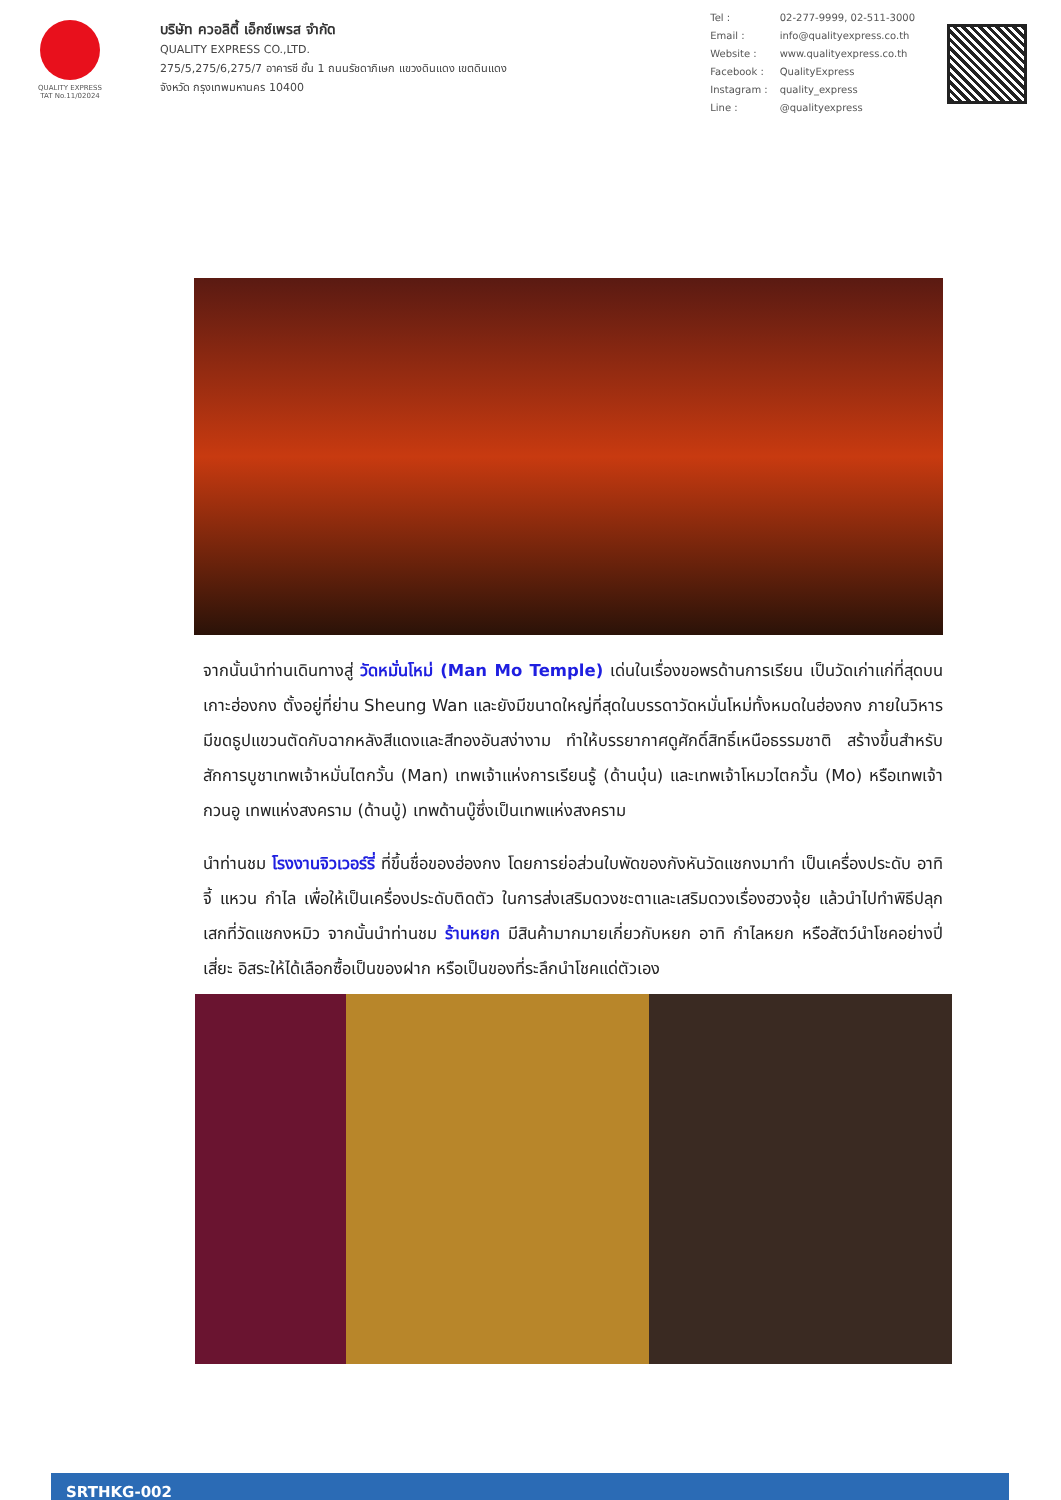QUALITY EXPRESS
TAT No.11/02024
บริษัท ควอลิตี้ เอ็กซ์เพรส จำกัด
QUALITY EXPRESS CO.,LTD.
275/5,275/6,275/7 อาคารซี ชั้น 1 ถนนรัชดาภิเษก แขวงดินแดง เขตดินแดง
จังหวัด กรุงเทพมหานคร 10400
| Tel : | 02-277-9999, 02-511-3000 |
| Email : | info@qualityexpress.co.th |
| Website : | www.qualityexpress.co.th |
| Facebook : | QualityExpress |
| Instagram : | quality_express |
| Line : | @qualityexpress |
จากนั้นนำท่านเดินทางสู่ วัดหมั่นโหม่ (Man Mo Temple) เด่นในเรื่องขอพรด้านการเรียน เป็นวัดเก่าแก่ที่สุดบนเกาะฮ่องกง ตั้งอยู่ที่ย่าน Sheung Wan และยังมีขนาดใหญ่ที่สุดในบรรดาวัดหมั่นโหม่ทั้งหมดในฮ่องกง ภายในวิหารมีขดธูปแขวนตัดกับฉากหลังสีแดงและสีทองอันสง่างาม ทำให้บรรยากาศดูศักดิ์สิทธิ์เหนือธรรมชาติ สร้างขึ้นสำหรับสักการบูชาเทพเจ้าหมั่นไตกวั้น (Man) เทพเจ้าแห่งการเรียนรู้ (ด้านบุ๋น) และเทพเจ้าโหมวไตกวั้น (Mo) หรือเทพเจ้ากวนอู เทพแห่งสงคราม (ด้านบู้) เทพด้านบู๊ซึ่งเป็นเทพแห่งสงคราม
นำท่านชม โรงงานจิวเวอร์รี่ ที่ขึ้นชื่อของฮ่องกง โดยการย่อส่วนใบพัดของกังหันวัดแชกงมาทำ เป็นเครื่องประดับ อาทิ จี้ แหวน กำไล เพื่อให้เป็นเครื่องประดับติดตัว ในการส่งเสริมดวงชะตาและเสริมดวงเรื่องฮวงจุ้ย แล้วนำไปทำพิธีปลุกเสกที่วัดแชกงหมิว จากนั้นนำท่านชม ร้านหยก มีสินค้ามากมายเกี่ยวกับหยก อาทิ กำไลหยก หรือสัตว์นำโชคอย่างปี่เสี่ยะ อิสระให้ได้เลือกซื้อเป็นของฝาก หรือเป็นของที่ระลึกนำโชคแด่ตัวเอง
SRTHKG-002